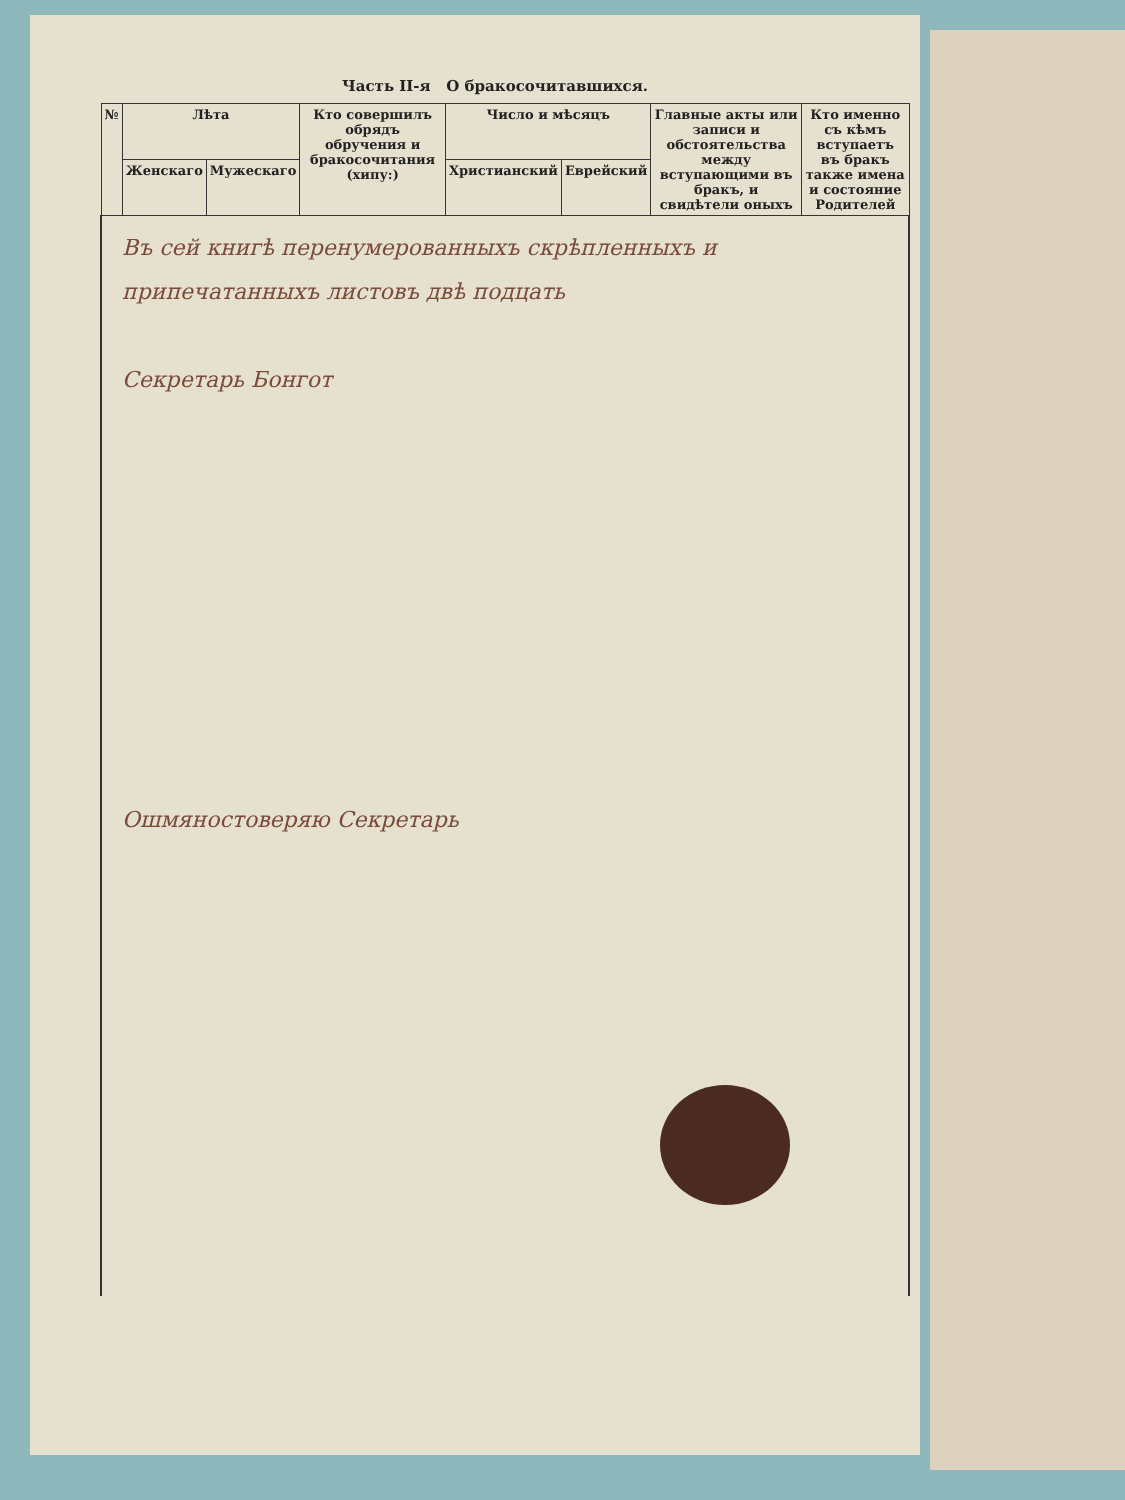Часть II-я О бракосочитавшихся.
| № | Лѣта | | Кто совершилъ обрядъ обручения и бракосочитания (хипу:) | Число и мѣсяцъ | | Главные акты или записи и обстоятельства между вступающими въ бракъ, и свидѣтели оныхъ | Кто именно съ кѣмъ вступаетъ въ бракъ также имена и состояние Родителей |
| --- | --- | --- | --- | --- | --- | --- | --- |
| | Женскаго | Мужескаго | | Христианский | Еврейский | | |
| Въ сей книгѣ перенумерованныхъ скрѣпленныхъ и припечатанныхъ листовъ двѣ подцать Секретарь Бонгот Ошмяностоверяю Секретарь | | | | | | | |